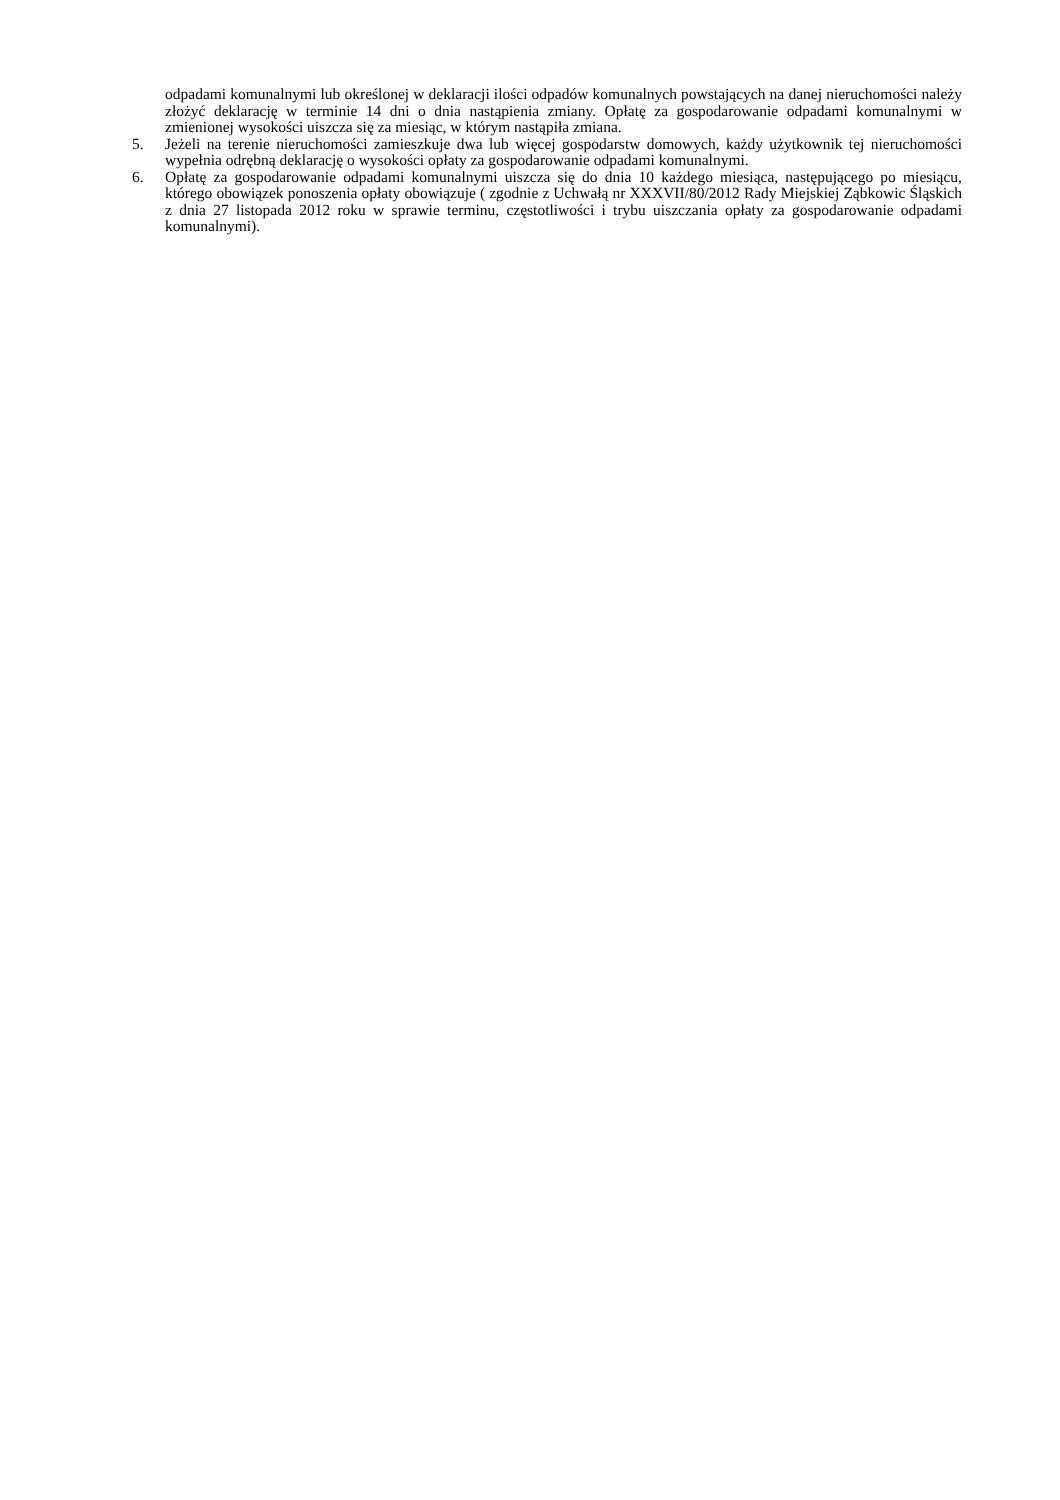odpadami komunalnymi lub określonej w deklaracji ilości odpadów komunalnych powstających na danej nieruchomości należy złożyć deklarację w terminie 14 dni o dnia nastąpienia zmiany. Opłatę za gospodarowanie odpadami komunalnymi w zmienionej wysokości uiszcza się za miesiąc, w którym nastąpiła zmiana.
5. Jeżeli na terenie nieruchomości zamieszkuje dwa lub więcej gospodarstw domowych, każdy użytkownik tej nieruchomości wypełnia odrębną deklarację o wysokości opłaty za gospodarowanie odpadami komunalnymi.
6. Opłatę za gospodarowanie odpadami komunalnymi uiszcza się do dnia 10 każdego miesiąca, następującego po miesiącu, którego obowiązek ponoszenia opłaty obowiązuje ( zgodnie z Uchwałą nr XXXVII/80/2012 Rady Miejskiej Ząbkowic Śląskich z dnia 27 listopada 2012 roku w sprawie terminu, częstotliwości i trybu uiszczania opłaty za gospodarowanie odpadami komunalnymi).